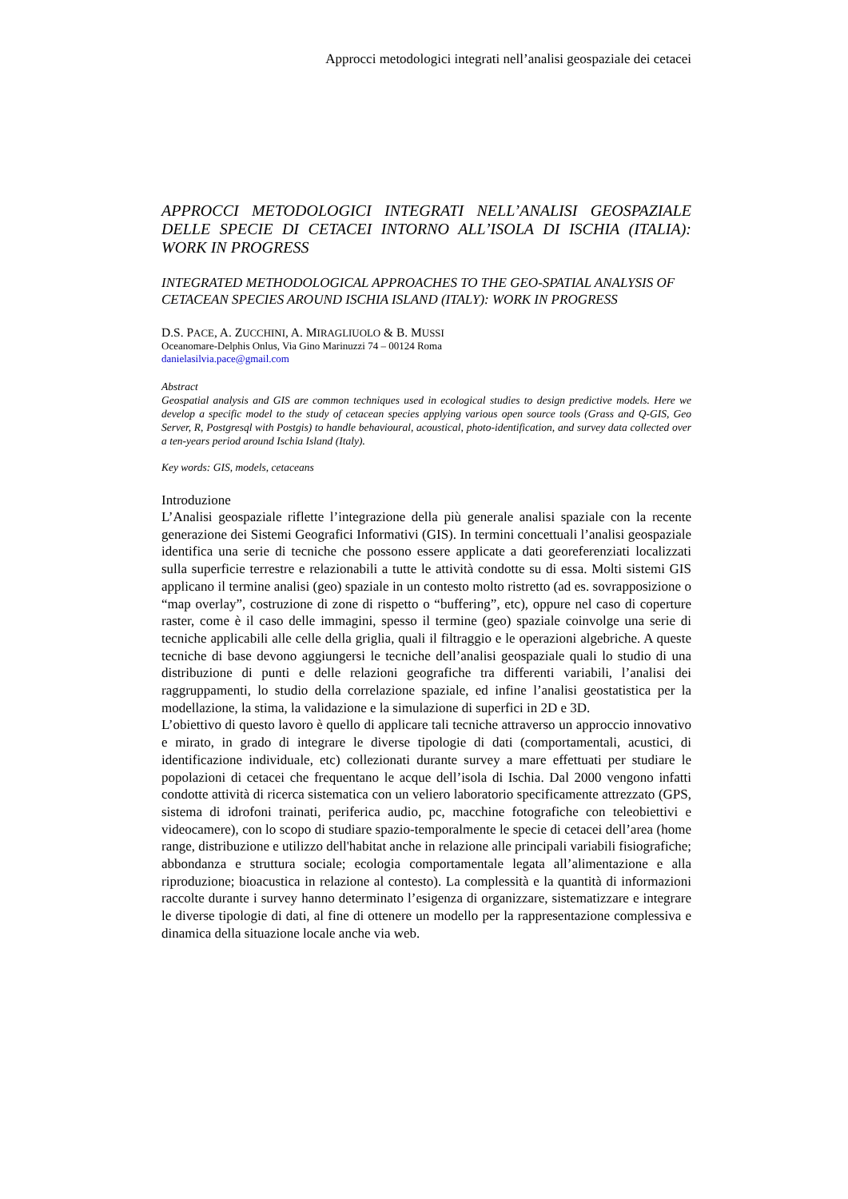Approcci metodologici integrati nell’analisi geospaziale dei cetacei
APPROCCI METODOLOGICI INTEGRATI NELL’ANALISI GEOSPAZIALE DELLE SPECIE DI CETACEI INTORNO ALL’ISOLA DI ISCHIA (ITALIA): WORK IN PROGRESS
INTEGRATED METHODOLOGICAL APPROACHES TO THE GEO-SPATIAL ANALYSIS OF CETACEAN SPECIES AROUND ISCHIA ISLAND (ITALY): WORK IN PROGRESS
D.S. PACE, A. ZUCCHINI, A. MIRAGLIUOLO & B. MUSSI
Oceanomare-Delphis Onlus, Via Gino Marinuzzi 74 – 00124 Roma
danielasilvia.pace@gmail.com
Abstract
Geospatial analysis and GIS are common techniques used in ecological studies to design predictive models. Here we develop a specific model to the study of cetacean species applying various open source tools (Grass and Q-GIS, Geo Server, R, Postgresql with Postgis) to handle behavioural, acoustical, photo-identification, and survey data collected over a ten-years period around Ischia Island (Italy).
Key words: GIS, models, cetaceans
Introduzione
L’Analisi geospaziale riflette l’integrazione della più generale analisi spaziale con la recente generazione dei Sistemi Geografici Informativi (GIS). In termini concettuali l’analisi geospaziale identifica una serie di tecniche che possono essere applicate a dati georeferenziati localizzati sulla superficie terrestre e relazionabili a tutte le attività condotte su di essa. Molti sistemi GIS applicano il termine analisi (geo) spaziale in un contesto molto ristretto (ad es. sovrapposizione o “map overlay”, costruzione di zone di rispetto o “buffering”, etc), oppure nel caso di coperture raster, come è il caso delle immagini, spesso il termine (geo) spaziale coinvolge una serie di tecniche applicabili alle celle della griglia, quali il filtraggio e le operazioni algebriche. A queste tecniche di base devono aggiungersi le tecniche dell’analisi geospaziale quali lo studio di una distribuzione di punti e delle relazioni geografiche tra differenti variabili, l’analisi dei raggruppamenti, lo studio della correlazione spaziale, ed infine l’analisi geostatistica per la modellazione, la stima, la validazione e la simulazione di superfici in 2D e 3D.
L’obiettivo di questo lavoro è quello di applicare tali tecniche attraverso un approccio innovativo e mirato, in grado di integrare le diverse tipologie di dati (comportamentali, acustici, di identificazione individuale, etc) collezionati durante survey a mare effettuati per studiare le popolazioni di cetacei che frequentano le acque dell’isola di Ischia. Dal 2000 vengono infatti condotte attività di ricerca sistematica con un veliero laboratorio specificamente attrezzato (GPS, sistema di idrofoni trainati, periferica audio, pc, macchine fotografiche con teleobiettivi e videocamere), con lo scopo di studiare spazio-temporalmente le specie di cetacei dell’area (home range, distribuzione e utilizzo dell'habitat anche in relazione alle principali variabili fisiografiche; abbondanza e struttura sociale; ecologia comportamentale legata all’alimentazione e alla riproduzione; bioacustica in relazione al contesto). La complessità e la quantità di informazioni raccolte durante i survey hanno determinato l’esigenza di organizzare, sistematizzare e integrare le diverse tipologie di dati, al fine di ottenere un modello per la rappresentazione complessiva e dinamica della situazione locale anche via web.